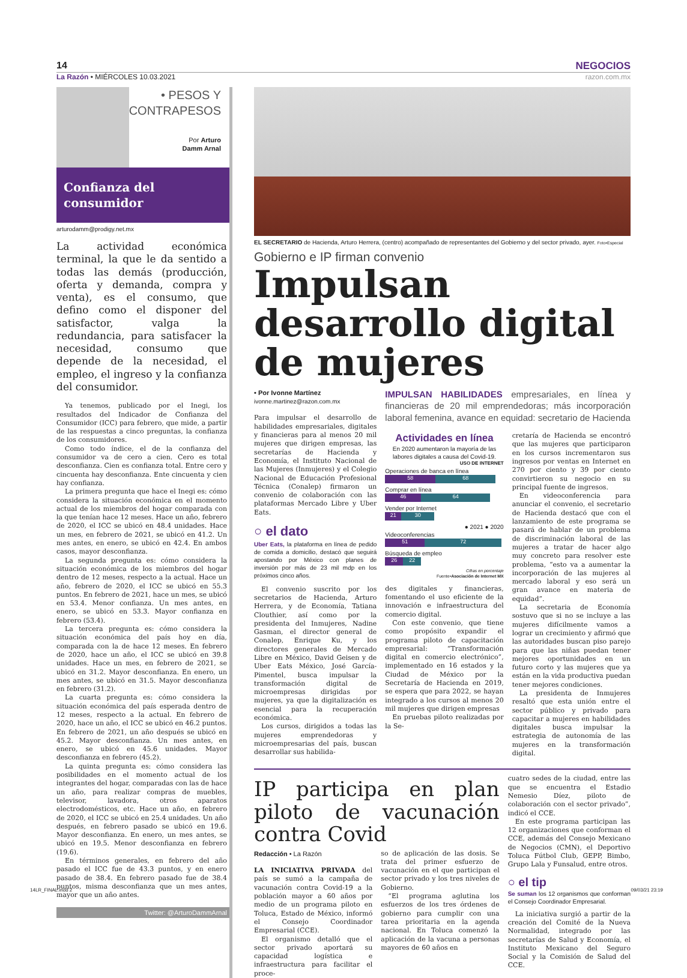14 NEGOCIOS
La Razón • MIÉRCOLES 10.03.2021 razon.com.mx
• PESOS Y
CONTRAPESOS
Por Arturo
Damm Arnal
Confianza del consumidor
arturodamm@prodigy.net.mx
La actividad económica terminal, la que le da sentido a todas las demás (producción, oferta y demanda, compra y venta), es el consumo, que defino como el disponer del satisfactor, valga la redundancia, para satisfacer la necesidad, consumo que depende de la necesidad, el empleo, el ingreso y la confianza del consumidor.
Ya tenemos, publicado por el Inegi, los resultados del Indicador de Confianza del Consumidor (ICC) para febrero, que mide, a partir de las respuestas a cinco preguntas, la confianza de los consumidores.
Como todo índice, el de la confianza del consumidor va de cero a cien. Cero es total desconfianza. Cien es confianza total. Entre cero y cincuenta hay desconfianza. Ente cincuenta y cien hay confianza.
La primera pregunta que hace el Inegi es: cómo considera la situación económica en el momento actual de los miembros del hogar comparada con la que tenían hace 12 meses. Hace un año, febrero de 2020, el ICC se ubicó en 48.4 unidades. Hace un mes, en febrero de 2021, se ubicó en 41.2. Un mes antes, en enero, se ubicó en 42.4. En ambos casos, mayor desconfianza.
La segunda pregunta es: cómo considera la situación económica de los miembros del hogar dentro de 12 meses, respecto a la actual. Hace un año, febrero de 2020, el ICC se ubicó en 55.3 puntos. En febrero de 2021, hace un mes, se ubicó en 53.4. Menor confianza. Un mes antes, en enero, se ubicó en 53.3. Mayor confianza en febrero (53.4).
La tercera pregunta es: cómo considera la situación económica del país hoy en día, comparada con la de hace 12 meses. En febrero de 2020, hace un año, el ICC se ubicó en 39.8 unidades. Hace un mes, en febrero de 2021, se ubicó en 31.2. Mayor desconfianza. En enero, un mes antes, se ubicó en 31.5. Mayor desconfianza en febrero (31.2).
La cuarta pregunta es: cómo considera la situación económica del país esperada dentro de 12 meses, respecto a la actual. En febrero de 2020, hace un año, el ICC se ubicó en 46.2 puntos. En febrero de 2021, un año después se ubicó en 45.2. Mayor desconfianza. Un mes antes, en enero, se ubicó en 45.6 unidades. Mayor desconfianza en febrero (45.2).
La quinta pregunta es: cómo considera las posibilidades en el momento actual de los integrantes del hogar, comparadas con las de hace un año, para realizar compras de muebles, televisor, lavadora, otros aparatos electrodomésticos, etc. Hace un año, en febrero de 2020, el ICC se ubicó en 25.4 unidades. Un año después, en febrero pasado se ubicó en 19.6. Mayor desconfianza. En enero, un mes antes, se ubicó en 19.5. Menor desconfianza en febrero (19.6).
En términos generales, en febrero del año pasado el ICC fue de 43.3 puntos, y en enero pasado de 38.4. En febrero pasado fue de 38.4 puntos, misma desconfianza que un mes antes, mayor que un año antes.
Twitter: @ArturoDammArnal
EL SECRETARIO de Hacienda, Arturo Herrera, (centro) acompañado de representantes del Gobierno y del sector privado, ayer. Foto•Especial
Gobierno e IP firman convenio
Impulsan desarrollo digital de mujeres
• Por Ivonne Martínez
ivonne.martinez@razon.com.mx
Para impulsar el desarrollo de habilidades empresariales, digitales y financieras para al menos 20 mil mujeres que dirigen empresas, las secretarías de Hacienda y Economía, el Instituto Nacional de las Mujeres (Inmujeres) y el Colegio Nacional de Educación Profesional Técnica (Conalep) firmaron un convenio de colaboración con las plataformas Mercado Libre y Uber Eats.
○ el dato
Uber Eats, la plataforma en línea de pedido de comida a domicilio, destacó que seguirá apostando por México con planes de inversión por más de 23 mil mdp en los próximos cinco años.
El convenio suscrito por los secretarios de Hacienda, Arturo Herrera, y de Economía, Tatiana Clouthier, así como por la presidenta del Inmujeres, Nadine Gasman, el director general de Conalep, Enrique Ku, y los directores generales de Mercado Libre en México, David Geisen y de Uber Eats México, José García-Pimentel, busca impulsar la transformación digital de microempresas dirigidas por mujeres, ya que la digitalización es esencial para la recuperación económica.
Los cursos, dirigidos a todas las mujeres emprendedoras y microempresarias del país, buscan desarrollar sus habilida-
IMPULSAN HABILIDADES empresariales, en línea y financieras de 20 mil emprendedoras; más incorporación laboral femenina, avance en equidad: secretario de Hacienda
Actividades en línea
En 2020 aumentaron la mayoría de las labores digitales a causa del Covid-19.
USO DE INTERNET
Operaciones de banca en línea
58 68
Comprar en línea
46 64
Vender por Internet
21 30
● 2021 ● 2020
Videoconferencias
51 72
Búsqueda de empleo
26 22
Cifras en porcentaje
Fuente•Asociación de Internet MX
des digitales y financieras, fomentando el uso eficiente de la innovación e infraestructura del comercio digital.
Con este convenio, que tiene como propósito expandir el programa piloto de capacitación empresarial: “Transformación digital en comercio electrónico”, implementado en 16 estados y la Ciudad de México por la Secretaría de Hacienda en 2019, se espera que para 2022, se hayan integrado a los cursos al menos 20 mil mujeres que dirigen empresas
En pruebas piloto realizadas por la Se-
cretaría de Hacienda se encontró que las mujeres que participaron en los cursos incrementaron sus ingresos por ventas en Internet en 270 por ciento y 39 por ciento convirtieron su negocio en su principal fuente de ingresos.
En videoconferencia para anunciar el convenio, el secretario de Hacienda destacó que con el lanzamiento de este programa se pasará de hablar de un problema de discriminación laboral de las mujeres a tratar de hacer algo muy concreto para resolver este problema, “esto va a aumentar la incorporación de las mujeres al mercado laboral y eso será un gran avance en materia de equidad”.
La secretaria de Economía sostuvo que si no se incluye a las mujeres difícilmente vamos a lograr un crecimiento y afirmó que las autoridades buscan piso parejo para que las niñas puedan tener mejores oportunidades en un futuro corto y las mujeres que ya están en la vida productiva puedan tener mejores condiciones.
La presidenta de Inmujeres resaltó que esta unión entre el sector público y privado para capacitar a mujeres en habilidades digitales busca impulsar la estrategia de autonomía de las mujeres en la transformación digital.
IP participa en plan piloto de vacunación contra Covid
Redacción • La Razón
LA INICIATIVA PRIVADA del país se sumó a la campaña de vacunación contra Covid-19 a la población mayor a 60 años por medio de un programa piloto en Toluca, Estado de México, informó el Consejo Coordinador Empresarial (CCE).
El organismo detalló que el sector privado aportará su capacidad logística e infraestructura para facilitar el proce-
so de aplicación de las dosis. Se trata del primer esfuerzo de vacunación en el que participan el sector privado y los tres niveles de Gobierno.
“El programa aglutina los esfuerzos de los tres órdenes de gobierno para cumplir con una tarea prioritaria en la agenda nacional. En Toluca comenzó la aplicación de la vacuna a personas mayores de 60 años en
cuatro sedes de la ciudad, entre las que se encuentra el Estadio Nemesio Díez, piloto de colaboración con el sector privado”, indicó el CCE.
En este programa participan las 12 organizaciones que conforman el CCE, además del Consejo Mexicano de Negocios (CMN), el Deportivo Toluca Fútbol Club, GEPP, Bimbo, Grupo Lala y Funsalud, entre otros.
○ el tip
Se suman los 12 organismos que conforman el Consejo Coordinador Empresarial.
La iniciativa surgió a partir de la creación del Comité de la Nueva Normalidad, integrado por las secretarías de Salud y Economía, el Instituto Mexicano del Seguro Social y la Comisión de Salud del CCE.
14LR_FINAL.indd 2 09/03/21 23:19